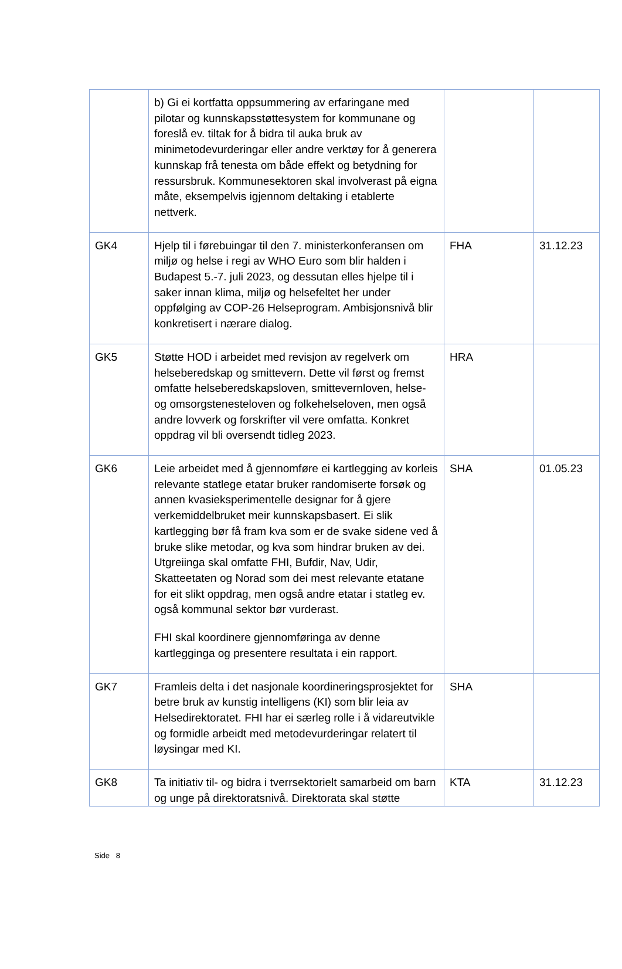| | b) Gi ei kortfatta oppsummering av erfaringane med pilotar og kunnskapsstøttesystem for kommunane og foreslå ev. tiltak for å bidra til auka bruk av minimetodevurderingar eller andre verktøy for å generera kunnskap frå tenesta om både effekt og betydning for ressursbruk. Kommunesektoren skal involverast på eigna måte, eksempelvis igjennom deltaking i etablerte nettverk. | | |
| GK4 | Hjelp til i førebuingar til den 7. ministerkonferansen om miljø og helse i regi av WHO Euro som blir halden i Budapest 5.-7. juli 2023, og dessutan elles hjelpe til i saker innan klima, miljø og helsefeltet her under oppfølging av COP-26 Helseprogram. Ambisjonsnivå blir konkretisert i nærare dialog. | FHA | 31.12.23 |
| GK5 | Støtte HOD i arbeidet med revisjon av regelverk om helseberedskap og smittevern. Dette vil først og fremst omfatte helseberedskapsloven, smittevernloven, helse- og omsorgstenesteloven og folkehelseloven, men også andre lovverk og forskrifter vil vere omfatta. Konkret oppdrag vil bli oversendt tidleg 2023. | HRA | |
| GK6 | Leie arbeidet med å gjennomføre ei kartlegging av korleis relevante statlege etatar bruker randomiserte forsøk og annen kvasieksperimentelle designar for å gjere verkemiddelbruket meir kunnskapsbasert. Ei slik kartlegging bør få fram kva som er de svake sidene ved å bruke slike metodar, og kva som hindrar bruken av dei. Utgreiinga skal omfatte FHI, Bufdir, Nav, Udir, Skatteetaten og Norad som dei mest relevante etatane for eit slikt oppdrag, men også andre etatar i statleg ev. også kommunal sektor bør vurderast. FHI skal koordinere gjennomføringa av denne kartlegginga og presentere resultata i ein rapport. | SHA | 01.05.23 |
| GK7 | Framleis delta i det nasjonale koordineringsprosjektet for betre bruk av kunstig intelligens (KI) som blir leia av Helsedirektoratet. FHI har ei særleg rolle i å vidareutvikle og formidle arbeidt med metodevurderingar relatert til løysingar med KI. | SHA | |
| GK8 | Ta initiativ til- og bidra i tverrsektorielt samarbeid om barn og unge på direktoratsnivå. Direktorata skal støtte | KTA | 31.12.23 |
Side 8